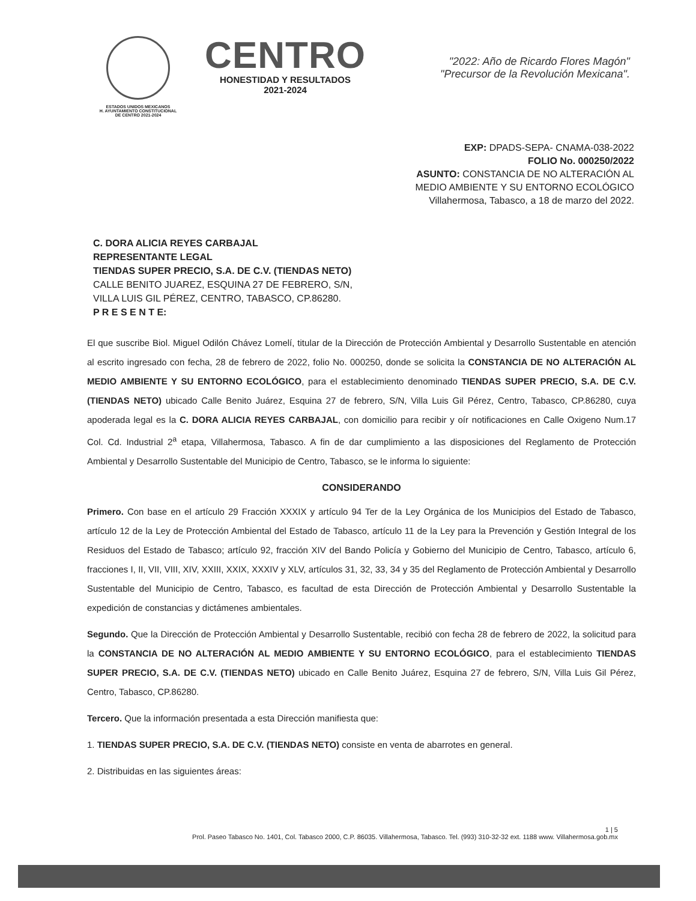ESTADOS UNIDOS MEXICANOS
H. AYUNTAMIENTO CONSTITUCIONAL
DE CENTRO 2021-2024
CENTRO
HONESTIDAD Y RESULTADOS
2021-2024
"2022: Año de Ricardo Flores Magón"
"Precursor de la Revolución Mexicana".
EXP: DPADS-SEPA- CNAMA-038-2022
FOLIO No. 000250/2022
ASUNTO: CONSTANCIA DE NO ALTERACIÓN AL
MEDIO AMBIENTE Y SU ENTORNO ECOLÓGICO
Villahermosa, Tabasco, a 18 de marzo del 2022.
C. DORA ALICIA REYES CARBAJAL
REPRESENTANTE LEGAL
TIENDAS SUPER PRECIO, S.A. DE C.V. (TIENDAS NETO)
CALLE BENITO JUAREZ, ESQUINA 27 DE FEBRERO, S/N,
VILLA LUIS GIL PÉREZ, CENTRO, TABASCO, CP.86280.
P R E S E N T E:
El que suscribe Biol. Miguel Odilón Chávez Lomelí, titular de la Dirección de Protección Ambiental y Desarrollo Sustentable en atención al escrito ingresado con fecha, 28 de febrero de 2022, folio No. 000250, donde se solicita la CONSTANCIA DE NO ALTERACIÓN AL MEDIO AMBIENTE Y SU ENTORNO ECOLÓGICO, para el establecimiento denominado TIENDAS SUPER PRECIO, S.A. DE C.V. (TIENDAS NETO) ubicado Calle Benito Juárez, Esquina 27 de febrero, S/N, Villa Luis Gil Pérez, Centro, Tabasco, CP.86280, cuya apoderada legal es la C. DORA ALICIA REYES CARBAJAL, con domicilio para recibir y oír notificaciones en Calle Oxigeno Num.17 Col. Cd. Industrial 2<sup>a</sup> etapa, Villahermosa, Tabasco. A fin de dar cumplimiento a las disposiciones del Reglamento de Protección Ambiental y Desarrollo Sustentable del Municipio de Centro, Tabasco, se le informa lo siguiente:
CONSIDERANDO
Primero. Con base en el artículo 29 Fracción XXXIX y artículo 94 Ter de la Ley Orgánica de los Municipios del Estado de Tabasco, artículo 12 de la Ley de Protección Ambiental del Estado de Tabasco, artículo 11 de la Ley para la Prevención y Gestión Integral de los Residuos del Estado de Tabasco; artículo 92, fracción XIV del Bando Policía y Gobierno del Municipio de Centro, Tabasco, artículo 6, fracciones I, II, VII, VIII, XIV, XXIII, XXIX, XXXIV y XLV, artículos 31, 32, 33, 34 y 35 del Reglamento de Protección Ambiental y Desarrollo Sustentable del Municipio de Centro, Tabasco, es facultad de esta Dirección de Protección Ambiental y Desarrollo Sustentable la expedición de constancias y dictámenes ambientales.
Segundo. Que la Dirección de Protección Ambiental y Desarrollo Sustentable, recibió con fecha 28 de febrero de 2022, la solicitud para la CONSTANCIA DE NO ALTERACIÓN AL MEDIO AMBIENTE Y SU ENTORNO ECOLÓGICO, para el establecimiento TIENDAS SUPER PRECIO, S.A. DE C.V. (TIENDAS NETO) ubicado en Calle Benito Juárez, Esquina 27 de febrero, S/N, Villa Luis Gil Pérez, Centro, Tabasco, CP.86280.
Tercero. Que la información presentada a esta Dirección manifiesta que:
1. TIENDAS SUPER PRECIO, S.A. DE C.V. (TIENDAS NETO) consiste en venta de abarrotes en general.
2. Distribuidas en las siguientes áreas:
1 | 5
Prol. Paseo Tabasco No. 1401, Col. Tabasco 2000, C.P. 86035. Villahermosa, Tabasco. Tel. (993) 310-32-32 ext. 1188 www. Villahermosa.gob.mx